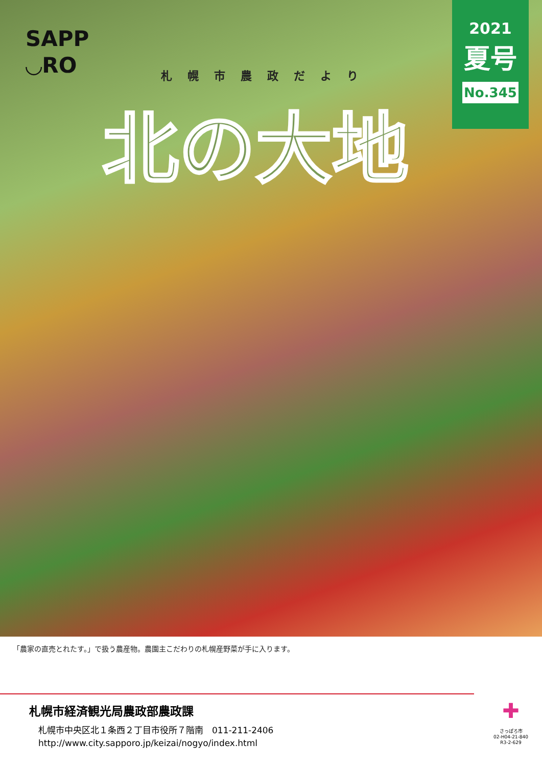SAPP
◡RO
札幌市農政だより
北の大地
2021
夏号
No.345
「農家の直売とれたす。」で扱う農産物。農園主こだわりの札幌産野菜が手に入ります。
札幌市経済観光局農政部農政課
札幌市中央区北１条西２丁目市役所７階南　011-211-2406
http://www.city.sapporo.jp/keizai/nogyo/index.html
✚
さっぽろ市
02-H04-21-840
R3-2-629